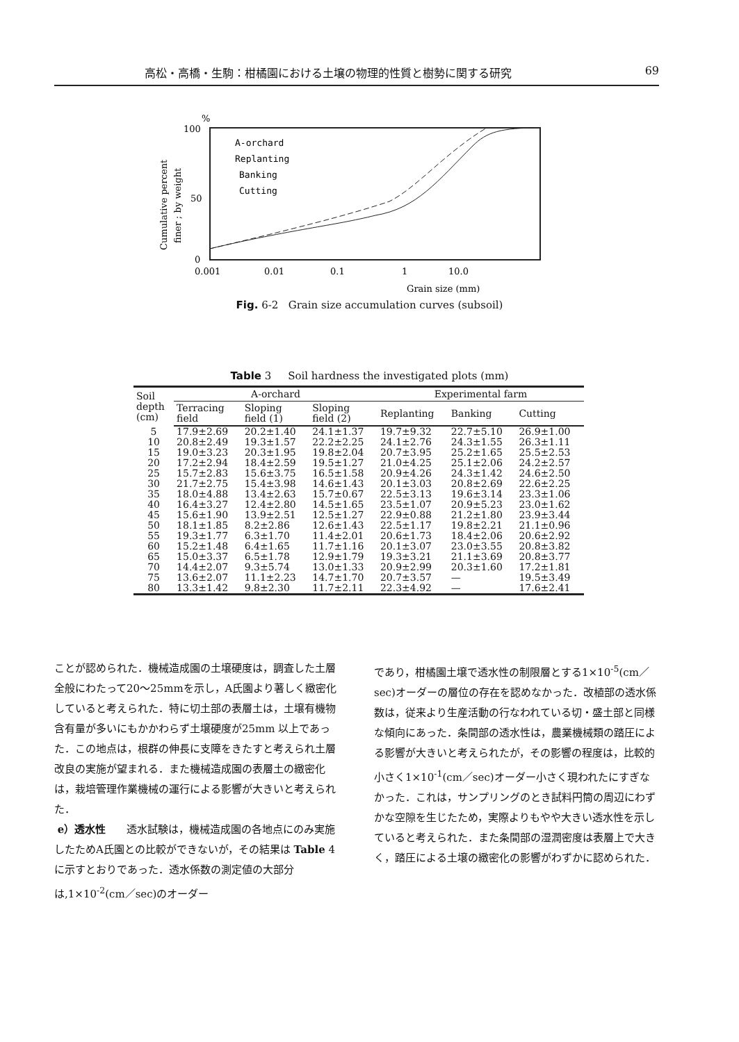高松・高橋・生駒：柑橘園における土壌の物理的性質と樹勢に関する研究 69
%
100
50
0
Cumulative percent
finer ; by weight
A-orchard
Replanting
Banking
Cutting
0.001
0.01
0.1
1
10.0
Grain size (mm)
Fig. 6-2 Grain size accumulation curves (subsoil)
Table 3 Soil hardness the investigated plots (mm)
| Soil depth (cm) | A-orchard | | | Experimental farm | | |
| --- | --- | --- | --- | --- | --- | --- |
| | Terracing field | Sloping field (1) | Sloping field (2) | Replanting | Banking | Cutting |
| 5 | 17.9±2.69 | 20.2±1.40 | 24.1±1.37 | 19.7±9.32 | 22.7±5.10 | 26.9±1.00 |
| 10 | 20.8±2.49 | 19.3±1.57 | 22.2±2.25 | 24.1±2.76 | 24.3±1.55 | 26.3±1.11 |
| 15 | 19.0±3.23 | 20.3±1.95 | 19.8±2.04 | 20.7±3.95 | 25.2±1.65 | 25.5±2.53 |
| 20 | 17.2±2.94 | 18.4±2.59 | 19.5±1.27 | 21.0±4.25 | 25.1±2.06 | 24.2±2.57 |
| 25 | 15.7±2.83 | 15.6±3.75 | 16.5±1.58 | 20.9±4.26 | 24.3±1.42 | 24.6±2.50 |
| 30 | 21.7±2.75 | 15.4±3.98 | 14.6±1.43 | 20.1±3.03 | 20.8±2.69 | 22.6±2.25 |
| 35 | 18.0±4.88 | 13.4±2.63 | 15.7±0.67 | 22.5±3.13 | 19.6±3.14 | 23.3±1.06 |
| 40 | 16.4±3.27 | 12.4±2.80 | 14.5±1.65 | 23.5±1.07 | 20.9±5.23 | 23.0±1.62 |
| 45 | 15.6±1.90 | 13.9±2.51 | 12.5±1.27 | 22.9±0.88 | 21.2±1.80 | 23.9±3.44 |
| 50 | 18.1±1.85 | 8.2±2.86 | 12.6±1.43 | 22.5±1.17 | 19.8±2.21 | 21.1±0.96 |
| 55 | 19.3±1.77 | 6.3±1.70 | 11.4±2.01 | 20.6±1.73 | 18.4±2.06 | 20.6±2.92 |
| 60 | 15.2±1.48 | 6.4±1.65 | 11.7±1.16 | 20.1±3.07 | 23.0±3.55 | 20.8±3.82 |
| 65 | 15.0±3.37 | 6.5±1.78 | 12.9±1.79 | 19.3±3.21 | 21.1±3.69 | 20.8±3.77 |
| 70 | 14.4±2.07 | 9.3±5.74 | 13.0±1.33 | 20.9±2.99 | 20.3±1.60 | 17.2±1.81 |
| 75 | 13.6±2.07 | 11.1±2.23 | 14.7±1.70 | 20.7±3.57 | — | 19.5±3.49 |
| 80 | 13.3±1.42 | 9.8±2.30 | 11.7±2.11 | 22.3±4.92 | — | 17.6±2.41 |
ことが認められた．機械造成園の土壌硬度は，調査した土層全般にわたって20～25mmを示し，A氏園より著しく緻密化していると考えられた．特に切土部の表層土は，土壌有機物含有量が多いにもかかわらず土壌硬度が25mm 以上であった．この地点は，根群の伸長に支障をきたすと考えられ土層改良の実施が望まれる．また機械造成園の表層土の緻密化は，栽培管理作業機械の運行による影響が大きいと考えられた．
e）透水性　　透水試験は，機械造成園の各地点にのみ実施したためA氏園との比較ができないが，その結果は Table 4 に示すとおりであった．透水係数の測定値の大部分は,1×10<sup>-2</sup>(cm／sec)のオーダー
であり，柑橘園土壌で透水性の制限層とする1×10<sup>-5</sup>(cm／sec)オーダーの層位の存在を認めなかった．改植部の透水係数は，従来より生産活動の行なわれている切・盛土部と同様な傾向にあった．条間部の透水性は，農業機械類の踏圧による影響が大きいと考えられたが，その影響の程度は，比較的小さく1×10<sup>-1</sup>(cm／sec)オーダー小さく現われたにすぎなかった．これは，サンプリングのとき試料円筒の周辺にわずかな空隙を生じたため，実際よりもやや大きい透水性を示していると考えられた．また条間部の湿潤密度は表層上で大きく，踏圧による土壌の緻密化の影響がわずかに認められた．